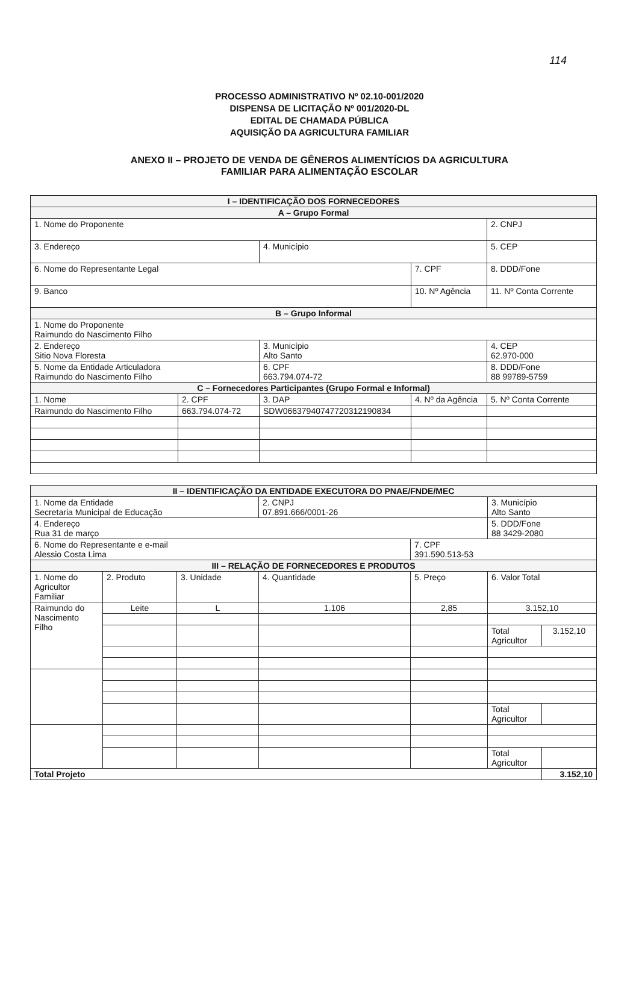114
PROCESSO ADMINISTRATIVO Nº 02.10-001/2020
DISPENSA DE LICITAÇÃO Nº 001/2020-DL
EDITAL DE CHAMADA PÚBLICA
AQUISIÇÃO DA AGRICULTURA FAMILIAR
ANEXO II – PROJETO DE VENDA DE GÊNEROS ALIMENTÍCIOS DA AGRICULTURA
FAMILIAR PARA ALIMENTAÇÃO ESCOLAR
| I – IDENTIFICAÇÃO DOS FORNECEDORES | | | | |
| --- | --- | --- | --- | --- |
| A – Grupo Formal | | | | |
| 1. Nome do Proponente | | | | 2. CNPJ |
| 3. Endereço | | 4. Município | | 5. CEP |
| 6. Nome do Representante Legal | | | 7. CPF | 8. DDD/Fone |
| 9. Banco | | | 10. Nº Agência | 11. Nº Conta Corrente |
| B – Grupo Informal | | | | |
| 1. Nome do Proponente Raimundo do Nascimento Filho | | | | |
| 2. Endereço Sitio Nova Floresta | | 3. Município Alto Santo | | 4. CEP 62.970-000 |
| 5. Nome da Entidade Articuladora Raimundo do Nascimento Filho | | 6. CPF 663.794.074-72 | | 8. DDD/Fone 88 99789-5759 |
| C – Fornecedores Participantes (Grupo Formal e Informal) | | | | |
| 1. Nome | 2. CPF | 3. DAP | 4. Nº da Agência | 5. Nº Conta Corrente |
| Raimundo do Nascimento Filho | 663.794.074-72 | SDW0663794074772031219083​4 | | |
| II – IDENTIFICAÇÃO DA ENTIDADE EXECUTORA DO PNAE/FNDE/MEC | | | | | | |
| --- | --- | --- | --- | --- | --- | --- |
| 1. Nome da Entidade Secretaria Municipal de Educação | | | 2. CNPJ 07.891.666/0001-26 | | 3. Município Alto Santo | |
| 4. Endereço Rua 31 de março | | | | | 5. DDD/Fone 88 3429-2080 | |
| 6. Nome do Representante e e-mail Alessio Costa Lima | | | | 7. CPF 391.590.513-53 | | |
| III – RELAÇÃO DE FORNECEDORES E PRODUTOS | | | | | | |
| 1. Nome do Agricultor Familiar | 2. Produto | 3. Unidade | 4. Quantidade | 5. Preço | 6. Valor Total | |
| Raimundo do Nascimento Filho | Leite | L | 1.106 | 2,85 | 3.152,10 | |
| | | | | | Total Agricultor | 3.152,10 |
| | | | | | Total Agricultor | |
| | | | | | Total Agricultor | |
| Total Projeto | | | | | | 3.152,10 |